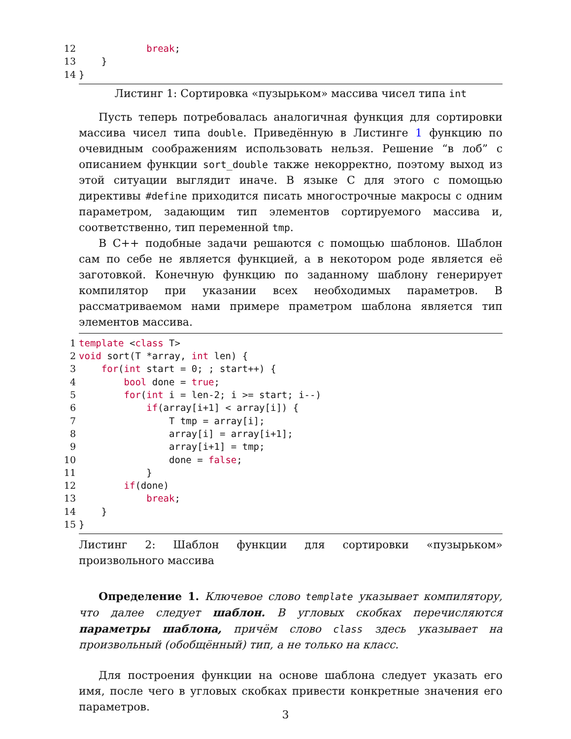12            break;
13    }
14}
Листинг 1: Сортировка «пузырьком» массива чисел типа int
Пусть теперь потребовалась аналогичная функция для сортировки массива чисел типа double. Приведённую в Листинге 1 функцию по очевидным соображениям использовать нельзя. Решение “в лоб” с описанием функции sort_double также некорректно, поэтому выход из этой ситуации выглядит иначе. В языке C для этого с помощью директивы #define приходится писать многострочные макросы с одним параметром, задающим тип элементов сортируемого массива и, соответственно, тип переменной tmp.
В C++ подобные задачи решаются с помощью шаблонов. Шаблон сам по себе не является функцией, а в некотором роде является её заготовкой. Конечную функцию по заданному шаблону генерирует компилятор при указании всех необходимых параметров. В рассматриваемом нами примере праметром шаблона является тип элементов массива.
1 template <class T>
2 void sort(T *array, int len) {
3    for(int start = 0; ; start++) {
4        bool done = true;
5        for(int i = len-2; i >= start; i--)
6            if(array[i+1] < array[i]) {
7                T tmp = array[i];
8                array[i] = array[i+1];
9                array[i+1] = tmp;
10                done = false;
11            }
12        if(done)
13            break;
14    }
15}
Листинг 2: Шаблон функции для сортировки «пузырьком» произвольного массива
Определение 1. Ключевое слово template указывает компилятору, что далее следует шаблон. В угловых скобках перечисляются параметры шаблона, причём слово class здесь указывает на произвольный (обобщённый) тип, а не только на класс.
Для построения функции на основе шаблона следует указать его имя, после чего в угловых скобках привести конкретные значения его параметров.
3